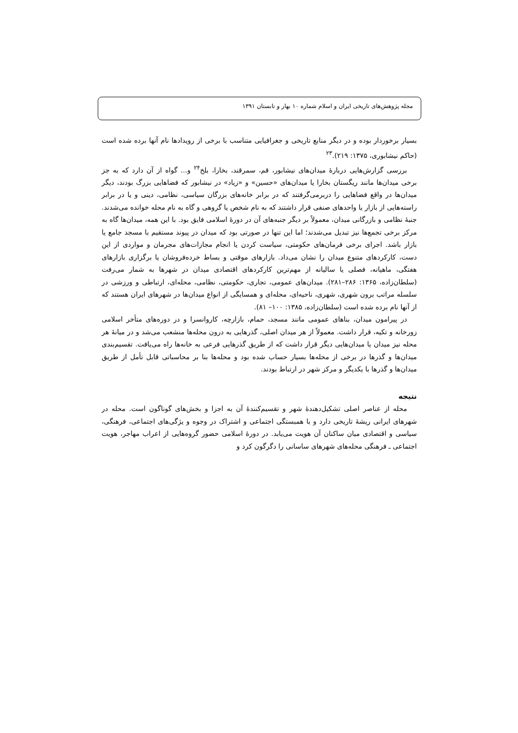مجله پژوهش‌های تاریخی ایران و اسلام شماره ۱۰ بهار و تابستان ۱۳۹۱
بسیار برخوردار بوده و در دیگر منابع تاریخی و جغرافیایی متناسب با برخی از رویدادها نام آنها برده شده است (حاکم نیشابوری، ۱۳۷۵: ۲۱۹).<sup>۲۳</sup>
بررسی گزارش‌هایی دربارهٔ میدان‌های نیشابور، قم، سمرقند، بخارا، بلخ<sup>۲۴</sup> و... گواه از آن دارد که به جز برخی میدان‌ها مانند ریگستان بخارا یا میدان‌های «حسین» و «زیاد» در نیشابور که فضاهایی بزرگ بودند، دیگر میدان‌ها در واقع فضاهایی را دربرمی‌گرفتند که در برابر خانه‌های بزرگان سیاسی، نظامی، دینی و یا در برابر راسته‌هایی از بازار یا واحدهای صنفی قرار داشتند که به نام شخص یا گروهی و گاه به نام محله خوانده می‌شدند. جنبهٔ نظامی و بازرگانی میدان، معمولاً بر دیگر جنبه‌های آن در دورهٔ اسلامی فایق بود. با این همه، میدان‌ها گاه به مرکز برخی تجمع‌ها نیز تبدیل می‌شدند؛ اما این تنها در صورتی بود که میدان در پیوند مستقیم با مسجد جامع یا بازار باشد. اجرای برخی فرمان‌های حکومتی، سیاست کردن یا انجام مجازات‌های مجرمان و مواردی از این دست، کارکردهای متنوع میدان را نشان می‌داد. بازارهای موقتی و بساط خرده‌فروشان یا برگزاری بازارهای هفتگی، ماهیانه، فصلی یا سالیانه از مهم‌ترین کارکردهای اقتصادی میدان در شهرها به شمار می‌رفت (سلطان‌زاده، ۱۳۶۵: ۲۸۶–۲۸۱). میدان‌های عمومی، تجاری، حکومتی، نظامی، محله‌ای، ارتباطی و ورزشی در سلسله مراتب برون شهری، شهری، ناحیه‌ای، محله‌ای و همسایگی از انواع میدان‌ها در شهرهای ایران هستند که از آنها نام برده شده است (سلطان‌زاده، ۱۳۸۵: ۱۰۰– ۸۱).
در پیرامون میدان، بناهای عمومی مانند مسجد، حمام، بازارچه، کاروانسرا و در دوره‌های متأخر اسلامی زورخانه و تکیه، قرار داشت. معمولاً از هر میدان اصلی، گذرهایی به درون محله‌ها منشعب می‌شد و در میانهٔ هر محله نیز میدان یا میدان‌هایی دیگر قرار داشت که از طریق گذرهایی فرعی به خانه‌ها راه می‌یافت. تقسیم‌بندی میدان‌ها و گذرها در برخی از محله‌ها بسیار حساب شده بود و محله‌ها بنا بر محاسباتی قابل تأمل از طریق میدان‌ها و گذرها با یکدیگر و مرکز شهر در ارتباط بودند.
نتیجه
محله از عناصر اصلی تشکیل‌دهندهٔ شهر و تقسیم‌کنندهٔ آن به اجزا و بخش‌های گوناگون است. محله در شهرهای ایرانی ریشهٔ تاریخی دارد و با همبستگی اجتماعی و اشتراک در وجوه و یژگی‌های اجتماعی، فرهنگی، سیاسی و اقتصادی میان ساکنان آن هویت می‌یابد. در دورهٔ اسلامی حضور گروه‌هایی از اعراب مهاجر، هویت اجتماعی ـ فرهنگی محله‌های شهرهای ساسانی را دگرگون کرد و